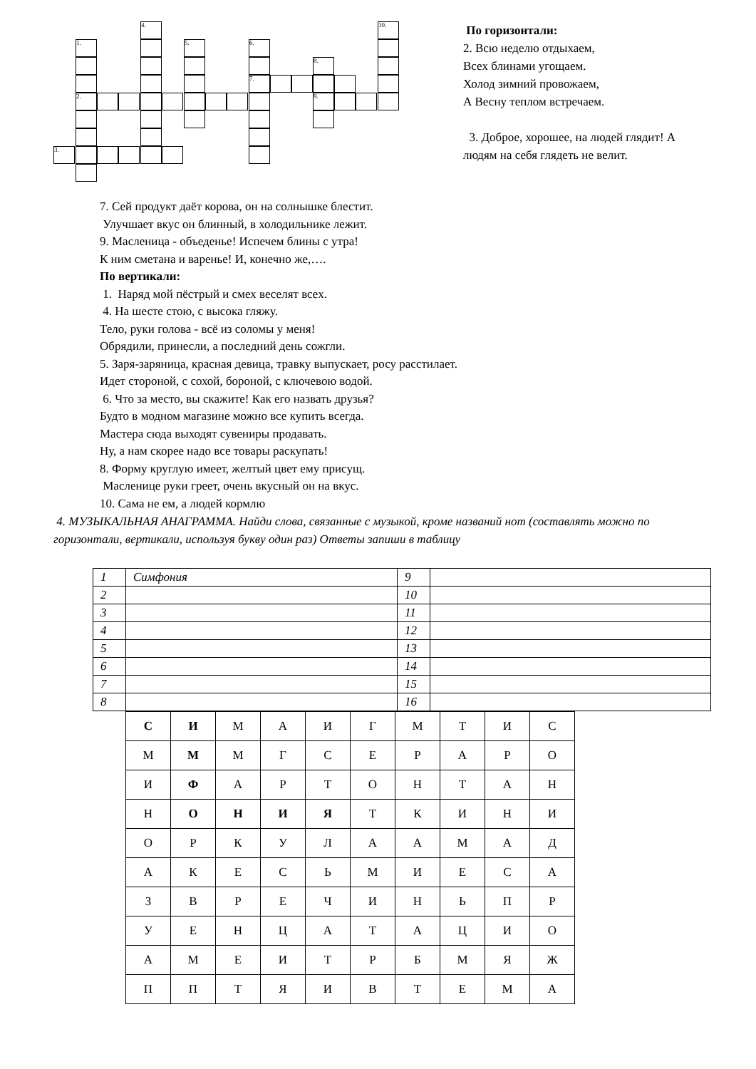4. 10.
1. 5. 6.
8.
7.
2. 9.
3.
По горизонтали:
2. Всю неделю отдыхаем,
Всех блинами угощаем.
Холод зимний провожаем,
А Весну теплом встречаем.
3. Доброе, хорошее, на людей глядит! А
людям на себя глядеть не велит.
7. Сей продукт даёт корова, он на солнышке блестит.
Улучшает вкус он блинный, в холодильнике лежит.
9. Масленица - объеденье! Испечем блины с утра!
К ним сметана и варенье! И, конечно же,….
По вертикали:
1. Наряд мой пёстрый и смех веселят всех.
4. На шесте стою, с высока гляжу.
Тело, руки голова - всё из соломы у меня!
Обрядили, принесли, а последний день сожгли.
5. Заря-заряница, красная девица, травку выпускает, росу расстилает.
Идет стороной, с сохой, бороной, с ключевою водой.
6. Что за место, вы скажите! Как его назвать друзья?
Будто в модном магазине можно все купить всегда.
Мастера сюда выходят сувениры продавать.
Ну, а нам скорее надо все товары раскупать!
8. Форму круглую имеет, желтый цвет ему присущ.
Масленице руки греет, очень вкусный он на вкус.
10. Сама не ем, а людей кормлю
4. МУЗЫКАЛЬНАЯ АНАГРАММА. Найди слова, связанные с музыкой, кроме названий нот (составлять можно по горизонтали, вертикали, используя букву один раз) Ответы запиши в таблицу
| 1 | Симфония | 9 | |
| 2 | | 10 | |
| 3 | | 11 | |
| 4 | | 12 | |
| 5 | | 13 | |
| 6 | | 14 | |
| 7 | | 15 | |
| 8 | | 16 | |
| С | И | М | А | И | Г | М | Т | И | С |
| М | М | М | Г | С | Е | Р | А | Р | О |
| И | Ф | А | Р | Т | О | Н | Т | А | Н |
| Н | О | Н | И | Я | Т | К | И | Н | И |
| О | Р | К | У | Л | А | А | М | А | Д |
| А | К | Е | С | Ь | М | И | Е | С | А |
| З | В | Р | Е | Ч | И | Н | Ь | П | Р |
| У | Е | Н | Ц | А | Т | А | Ц | И | О |
| А | М | Е | И | Т | Р | Б | М | Я | Ж |
| П | П | Т | Я | И | В | Т | Е | М | А |